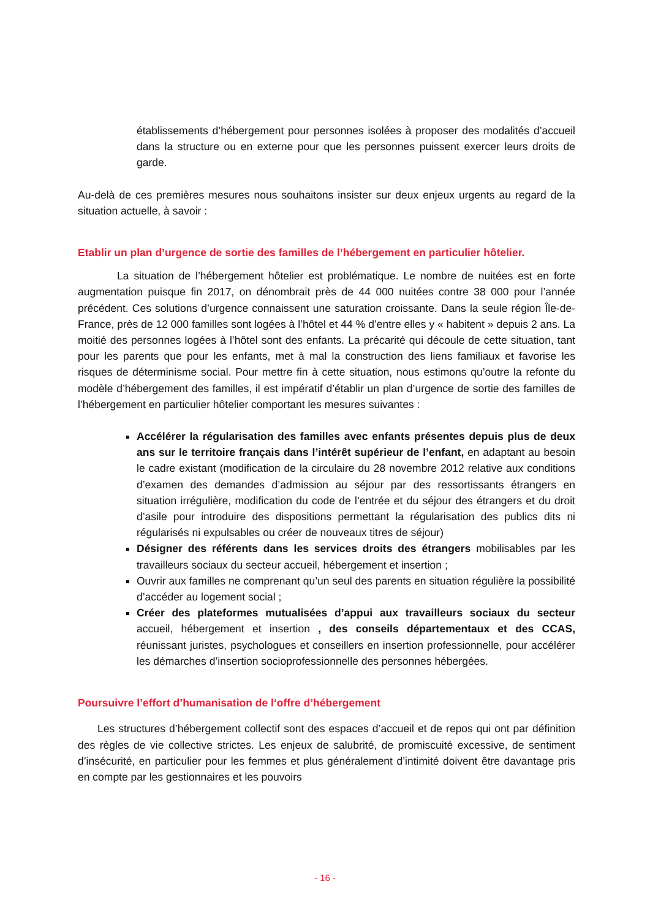établissements d’hébergement pour personnes isolées à proposer des modalités d’accueil dans la structure ou en externe pour que les personnes puissent exercer leurs droits de garde.
Au-delà de ces premières mesures nous souhaitons insister sur deux enjeux urgents au regard de la situation actuelle, à savoir :
Etablir un plan d’urgence de sortie des familles de l’hébergement en particulier hôtelier.
La situation de l’hébergement hôtelier est problématique. Le nombre de nuitées est en forte augmentation puisque fin 2017, on dénombrait près de 44 000 nuitées contre 38 000 pour l’année précédent. Ces solutions d’urgence connaissent une saturation croissante. Dans la seule région Île-de-France, près de 12 000 familles sont logées à l’hôtel et 44 % d’entre elles y « habitent » depuis 2 ans. La moitié des personnes logées à l’hôtel sont des enfants. La précarité qui découle de cette situation, tant pour les parents que pour les enfants, met à mal la construction des liens familiaux et favorise les risques de déterminisme social. Pour mettre fin à cette situation, nous estimons qu’outre la refonte du modèle d’hébergement des familles, il est impératif d’établir un plan d’urgence de sortie des familles de l’hébergement en particulier hôtelier comportant les mesures suivantes :
Accélérer la régularisation des familles avec enfants présentes depuis plus de deux ans sur le territoire français dans l’intérêt supérieur de l’enfant, en adaptant au besoin le cadre existant (modification de la circulaire du 28 novembre 2012 relative aux conditions d’examen des demandes d’admission au séjour par des ressortissants étrangers en situation irrégulière, modification du code de l’entrée et du séjour des étrangers et du droit d’asile pour introduire des dispositions permettant la régularisation des publics dits ni régularisés ni expulsables ou créer de nouveaux titres de séjour)
Désigner des référents dans les services droits des étrangers mobilisables par les travailleurs sociaux du secteur accueil, hébergement et insertion ;
Ouvrir aux familles ne comprenant qu’un seul des parents en situation régulière la possibilité d’accéder au logement social ;
Créer des plateformes mutualisées d’appui aux travailleurs sociaux du secteur accueil, hébergement et insertion , des conseils départementaux et des CCAS, réunissant juristes, psychologues et conseillers en insertion professionnelle, pour accélérer les démarches d’insertion socioprofessionnelle des personnes hébergées.
Poursuivre l’effort d’humanisation de l‘offre d’hébergement
Les structures d’hébergement collectif sont des espaces d’accueil et de repos qui ont par définition des règles de vie collective strictes. Les enjeux de salubrité, de promiscuité excessive, de sentiment d’insécurité, en particulier pour les femmes et plus généralement d’intimité doivent être davantage pris en compte par les gestionnaires et les pouvoirs
- 16 -